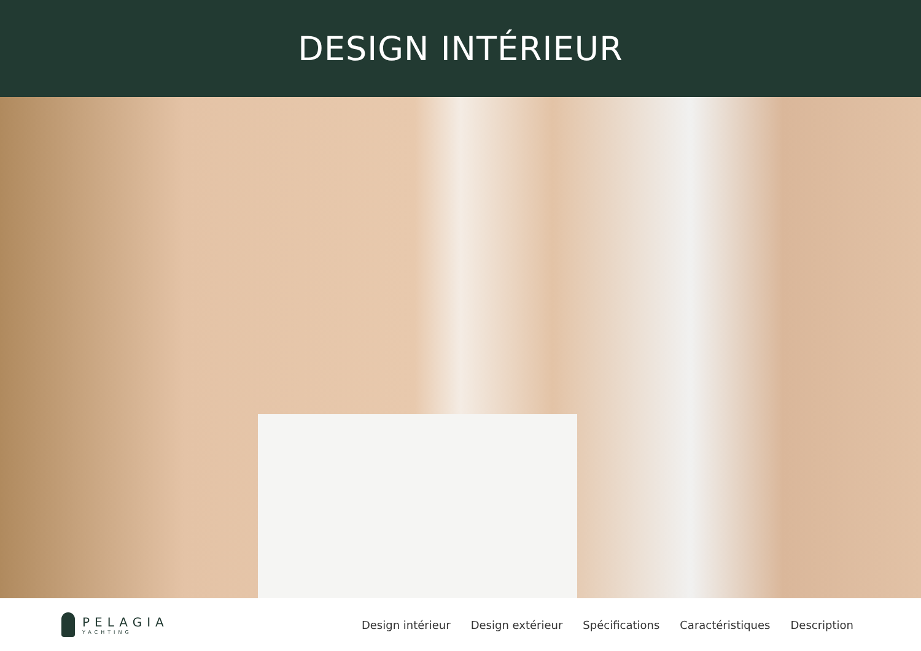DESIGN INTÉRIEUR
PELAGIA
YACHTING
Design intérieur Design extérieur Spécifications Caractéristiques Description